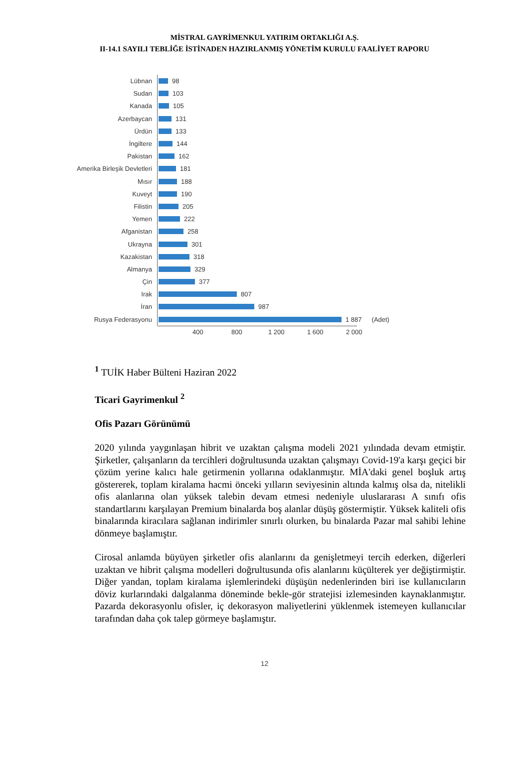MİSTRAL GAYRİMENKUL YATIRIM ORTAKLIĞI A.Ş.
II-14.1 SAYILI TEBLİĞE İSTİNADEN HAZIRLANMIŞ YÖNETİM KURULU FAALİYET RAPORU
Lübnan
98
Sudan
103
Kanada
105
Azerbaycan
131
Ürdün
133
İngiltere
144
Pakistan
162
Amerika Birleşik Devletleri
181
Mısır
188
Kuveyt
190
Filistin
205
Yemen
222
Afganistan
258
Ukrayna
301
Kazakistan
318
Almanya
329
Çin
377
Irak
807
İran
987
Rusya Federasyonu
1 887 (Adet)
400 800 1 200 1 600 2 000
<sup>1</sup> TUİK Haber Bülteni Haziran 2022
Ticari Gayrimenkul <sup>2</sup>
Ofis Pazarı Görünümü
2020 yılında yaygınlaşan hibrit ve uzaktan çalışma modeli 2021 yılındada devam etmiştir. Şirketler, çalışanların da tercihleri doğrultusunda uzaktan çalışmayı Covid-19'a karşı geçici bir çözüm yerine kalıcı hale getirmenin yollarına odaklanmıştır. MİA'daki genel boşluk artış göstererek, toplam kiralama hacmi önceki yılların seviyesinin altında kalmış olsa da, nitelikli ofis alanlarına olan yüksek talebin devam etmesi nedeniyle uluslararası A sınıfı ofis standartlarını karşılayan Premium binalarda boş alanlar düşüş göstermiştir. Yüksek kaliteli ofis binalarında kiracılara sağlanan indirimler sınırlı olurken, bu binalarda Pazar mal sahibi lehine dönmeye başlamıştır.
Cirosal anlamda büyüyen şirketler ofis alanlarını da genişletmeyi tercih ederken, diğerleri uzaktan ve hibrit çalışma modelleri doğrultusunda ofis alanlarını küçülterek yer değiştirmiştir. Diğer yandan, toplam kiralama işlemlerindeki düşüşün nedenlerinden biri ise kullanıcıların döviz kurlarındaki dalgalanma döneminde bekle-gör stratejisi izlemesinden kaynaklanmıştır. Pazarda dekorasyonlu ofisler, iç dekorasyon maliyetlerini yüklenmek istemeyen kullanıcılar tarafından daha çok talep görmeye başlamıştır.
12